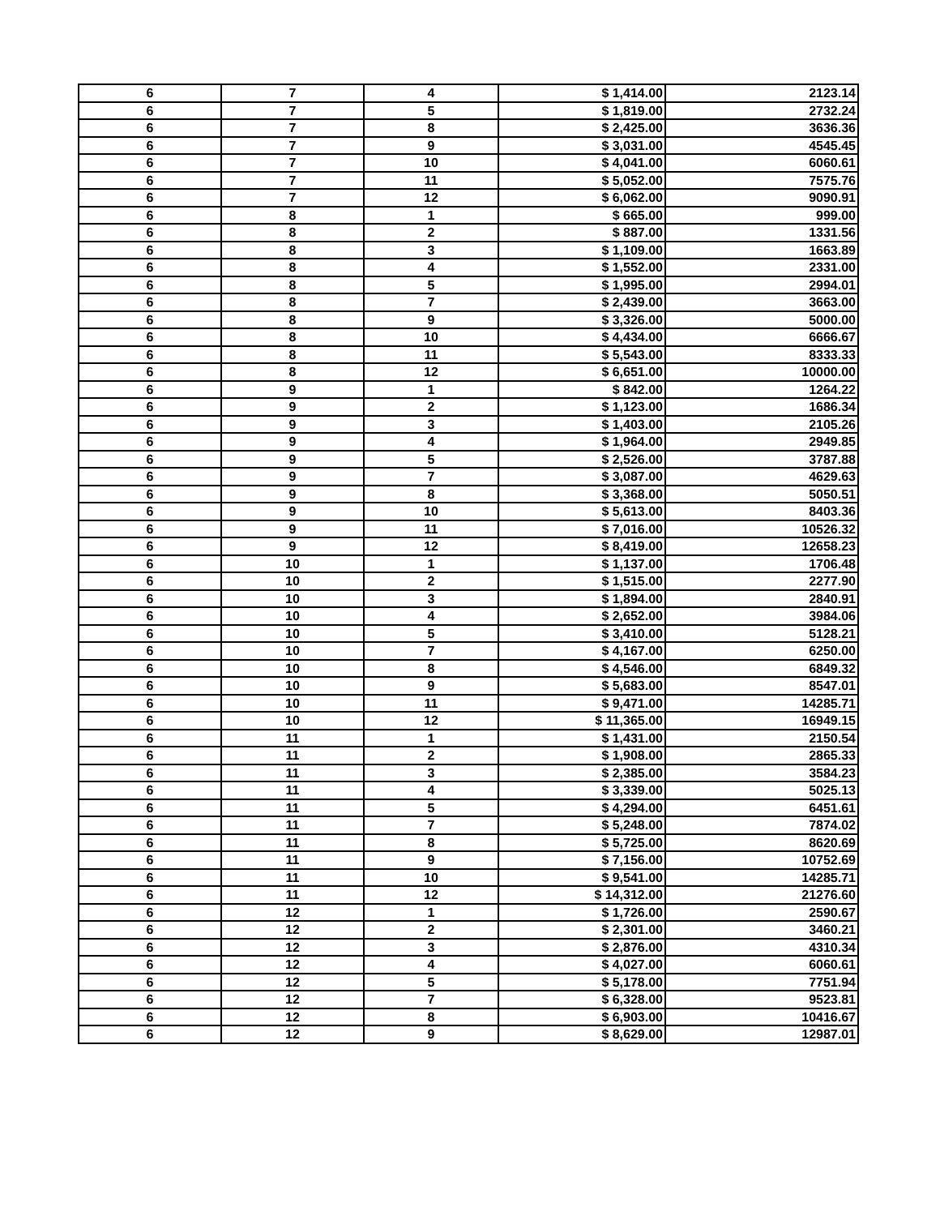| 6 | 7 | 4 | $ 1,414.00 | 2123.14 |
| 6 | 7 | 5 | $ 1,819.00 | 2732.24 |
| 6 | 7 | 8 | $ 2,425.00 | 3636.36 |
| 6 | 7 | 9 | $ 3,031.00 | 4545.45 |
| 6 | 7 | 10 | $ 4,041.00 | 6060.61 |
| 6 | 7 | 11 | $ 5,052.00 | 7575.76 |
| 6 | 7 | 12 | $ 6,062.00 | 9090.91 |
| 6 | 8 | 1 | $ 665.00 | 999.00 |
| 6 | 8 | 2 | $ 887.00 | 1331.56 |
| 6 | 8 | 3 | $ 1,109.00 | 1663.89 |
| 6 | 8 | 4 | $ 1,552.00 | 2331.00 |
| 6 | 8 | 5 | $ 1,995.00 | 2994.01 |
| 6 | 8 | 7 | $ 2,439.00 | 3663.00 |
| 6 | 8 | 9 | $ 3,326.00 | 5000.00 |
| 6 | 8 | 10 | $ 4,434.00 | 6666.67 |
| 6 | 8 | 11 | $ 5,543.00 | 8333.33 |
| 6 | 8 | 12 | $ 6,651.00 | 10000.00 |
| 6 | 9 | 1 | $ 842.00 | 1264.22 |
| 6 | 9 | 2 | $ 1,123.00 | 1686.34 |
| 6 | 9 | 3 | $ 1,403.00 | 2105.26 |
| 6 | 9 | 4 | $ 1,964.00 | 2949.85 |
| 6 | 9 | 5 | $ 2,526.00 | 3787.88 |
| 6 | 9 | 7 | $ 3,087.00 | 4629.63 |
| 6 | 9 | 8 | $ 3,368.00 | 5050.51 |
| 6 | 9 | 10 | $ 5,613.00 | 8403.36 |
| 6 | 9 | 11 | $ 7,016.00 | 10526.32 |
| 6 | 9 | 12 | $ 8,419.00 | 12658.23 |
| 6 | 10 | 1 | $ 1,137.00 | 1706.48 |
| 6 | 10 | 2 | $ 1,515.00 | 2277.90 |
| 6 | 10 | 3 | $ 1,894.00 | 2840.91 |
| 6 | 10 | 4 | $ 2,652.00 | 3984.06 |
| 6 | 10 | 5 | $ 3,410.00 | 5128.21 |
| 6 | 10 | 7 | $ 4,167.00 | 6250.00 |
| 6 | 10 | 8 | $ 4,546.00 | 6849.32 |
| 6 | 10 | 9 | $ 5,683.00 | 8547.01 |
| 6 | 10 | 11 | $ 9,471.00 | 14285.71 |
| 6 | 10 | 12 | $ 11,365.00 | 16949.15 |
| 6 | 11 | 1 | $ 1,431.00 | 2150.54 |
| 6 | 11 | 2 | $ 1,908.00 | 2865.33 |
| 6 | 11 | 3 | $ 2,385.00 | 3584.23 |
| 6 | 11 | 4 | $ 3,339.00 | 5025.13 |
| 6 | 11 | 5 | $ 4,294.00 | 6451.61 |
| 6 | 11 | 7 | $ 5,248.00 | 7874.02 |
| 6 | 11 | 8 | $ 5,725.00 | 8620.69 |
| 6 | 11 | 9 | $ 7,156.00 | 10752.69 |
| 6 | 11 | 10 | $ 9,541.00 | 14285.71 |
| 6 | 11 | 12 | $ 14,312.00 | 21276.60 |
| 6 | 12 | 1 | $ 1,726.00 | 2590.67 |
| 6 | 12 | 2 | $ 2,301.00 | 3460.21 |
| 6 | 12 | 3 | $ 2,876.00 | 4310.34 |
| 6 | 12 | 4 | $ 4,027.00 | 6060.61 |
| 6 | 12 | 5 | $ 5,178.00 | 7751.94 |
| 6 | 12 | 7 | $ 6,328.00 | 9523.81 |
| 6 | 12 | 8 | $ 6,903.00 | 10416.67 |
| 6 | 12 | 9 | $ 8,629.00 | 12987.01 |